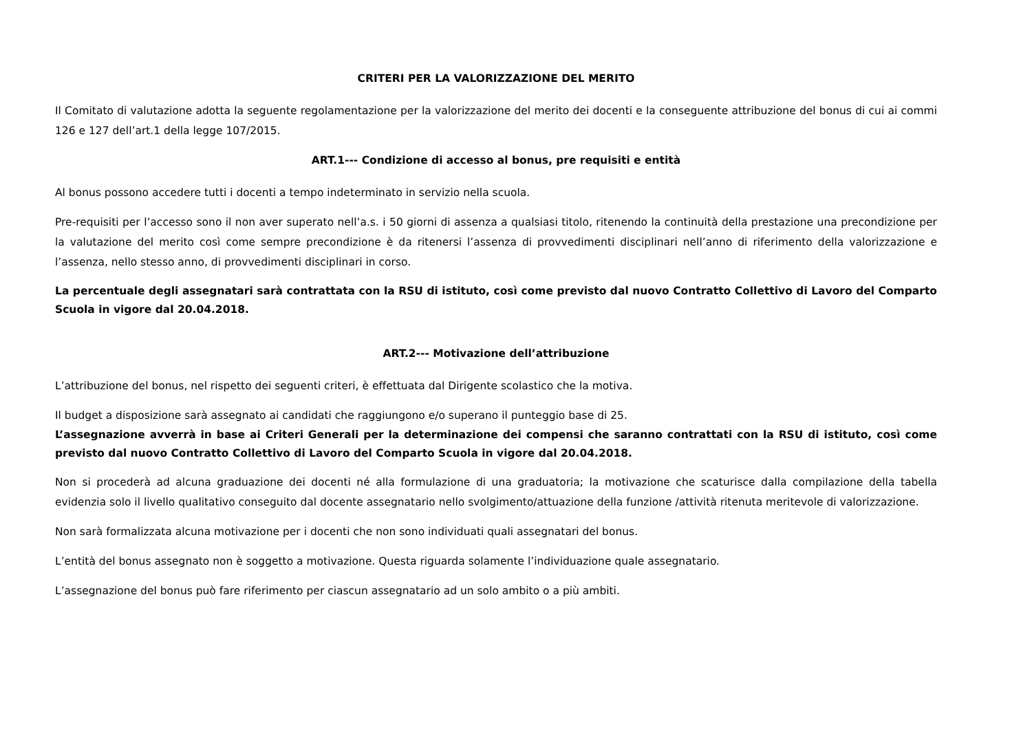CRITERI PER LA VALORIZZAZIONE DEL MERITO
Il Comitato di valutazione adotta la seguente regolamentazione per la valorizzazione del merito dei docenti e la conseguente attribuzione del bonus di cui ai commi 126 e 127 dell’art.1 della legge 107/2015.
ART.1--- Condizione di accesso al bonus, pre requisiti e entità
Al bonus possono accedere tutti i docenti a tempo indeterminato in servizio nella scuola.
Pre-requisiti per l’accesso sono il non aver superato nell’a.s. i 50 giorni di assenza a qualsiasi titolo, ritenendo la continuità della prestazione una precondizione per la valutazione del merito così come sempre precondizione è da ritenersi l’assenza di provvedimenti disciplinari nell’anno di riferimento della valorizzazione e l’assenza, nello stesso anno, di provvedimenti disciplinari in corso.
La percentuale degli assegnatari sarà contrattata con la RSU di istituto, così come previsto dal nuovo Contratto Collettivo di Lavoro del Comparto Scuola in vigore dal 20.04.2018.
ART.2--- Motivazione dell’attribuzione
L’attribuzione del bonus, nel rispetto dei seguenti criteri, è effettuata dal Dirigente scolastico che la motiva.
Il budget a disposizione sarà assegnato ai candidati che raggiungono e/o superano il punteggio base di 25.
L’assegnazione avverrà in base ai Criteri Generali per la determinazione dei compensi che saranno contrattati con la RSU di istituto, così come previsto dal nuovo Contratto Collettivo di Lavoro del Comparto Scuola in vigore dal 20.04.2018.
Non si procederà ad alcuna graduazione dei docenti né alla formulazione di una graduatoria; la motivazione che scaturisce dalla compilazione della tabella evidenzia solo il livello qualitativo conseguito dal docente assegnatario nello svolgimento/attuazione della funzione /attività ritenuta meritevole di valorizzazione.
Non sarà formalizzata alcuna motivazione per i docenti che non sono individuati quali assegnatari del bonus.
L’entità del bonus assegnato non è soggetto a motivazione. Questa riguarda solamente l’individuazione quale assegnatario.
L’assegnazione del bonus può fare riferimento per ciascun assegnatario ad un solo ambito o a più ambiti.